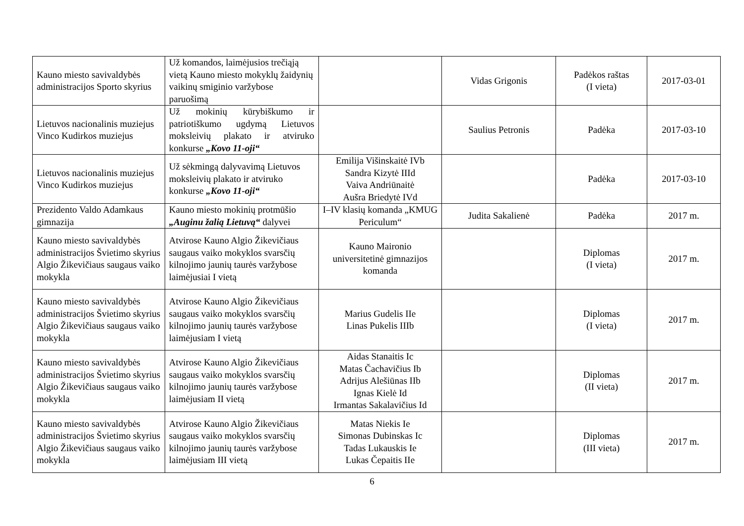| Kauno miesto savivaldybės administracijos Sporto skyrius | Už komandos, laimėjusios trečiąją vietą Kauno miesto mokyklų žaidynių vaikinų smiginio varžybose paruošimą | | Vidas Grigonis | Padėkos raštas (I vieta) | 2017-03-01 |
| Lietuvos nacionalinis muziejus Vinco Kudirkos muziejus | Už mokinių kūrybiškumo ir patriotiškumo ugdymą Lietuvos moksleivių plakato ir atviruko konkurse „Kovo 11-oji“ | | Saulius Petronis | Padėka | 2017-03-10 |
| Lietuvos nacionalinis muziejus Vinco Kudirkos muziejus | Už sėkmingą dalyvavimą Lietuvos moksleivių plakato ir atviruko konkurse „Kovo 11-oji“ | Emilija Višinskaitė IVb Sandra Kizytė IIId Vaiva Andriūnaitė Aušra Briedytė IVd | | Padėka | 2017-03-10 |
| Prezidento Valdo Adamkaus gimnazija | Kauno miesto mokinių protmūšio „Auginu žalią Lietuvą“ dalyvei | I–IV klasių komanda „KMUG Periculum“ | Judita Sakalienė | Padėka | 2017 m. |
| Kauno miesto savivaldybės administracijos Švietimo skyrius Algio Žikevičiaus saugaus vaiko mokykla | Atvirose Kauno Algio Žikevičiaus saugaus vaiko mokyklos svarsčių kilnojimo jaunių taurės varžybose laimėjusiai I vietą | Kauno Maironio universitetinė gimnazijos komanda | | Diplomas (I vieta) | 2017 m. |
| Kauno miesto savivaldybės administracijos Švietimo skyrius Algio Žikevičiaus saugaus vaiko mokykla | Atvirose Kauno Algio Žikevičiaus saugaus vaiko mokyklos svarsčių kilnojimo jaunių taurės varžybose laimėjusiam I vietą | Marius Gudelis IIe Linas Pukelis IIIb | | Diplomas (I vieta) | 2017 m. |
| Kauno miesto savivaldybės administracijos Švietimo skyrius Algio Žikevičiaus saugaus vaiko mokykla | Atvirose Kauno Algio Žikevičiaus saugaus vaiko mokyklos svarsčių kilnojimo jaunių taurės varžybose laimėjusiam II vietą | Aidas Stanaitis Ic Matas Čachavičius Ib Adrijus Alešiūnas IIb Ignas Kielė Id Irmantas Sakalavičius Id | | Diplomas (II vieta) | 2017 m. |
| Kauno miesto savivaldybės administracijos Švietimo skyrius Algio Žikevičiaus saugaus vaiko mokykla | Atvirose Kauno Algio Žikevičiaus saugaus vaiko mokyklos svarsčių kilnojimo jaunių taurės varžybose laimėjusiam III vietą | Matas Niekis Ie Simonas Dubinskas Ic Tadas Lukauskis Ie Lukas Čepaitis IIe | | Diplomas (III vieta) | 2017 m. |
6